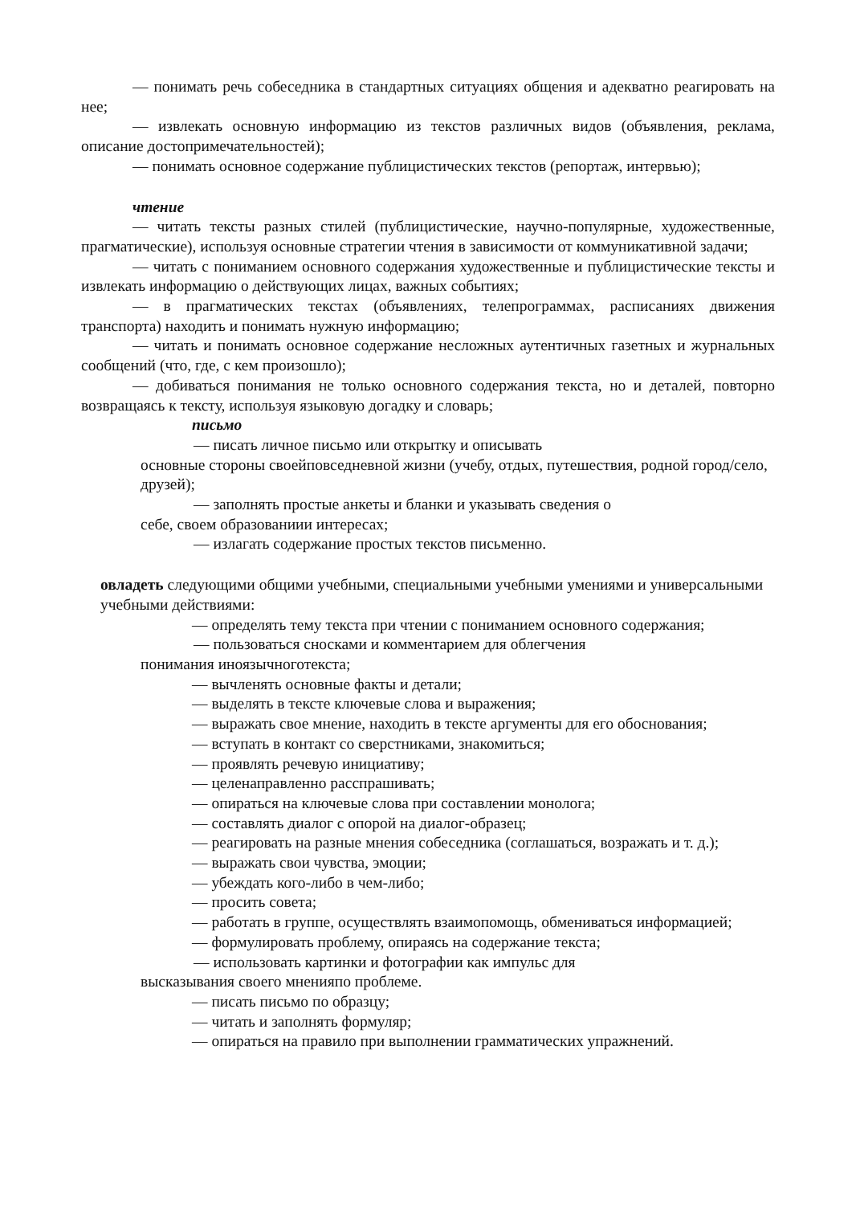— понимать речь собеседника в стандартных ситуациях общения и адекватно реагировать на нее;
— извлекать основную информацию из текстов различных видов (объявления, реклама, описание достопримечательностей);
— понимать основное содержание публицистических текстов (репортаж, интервью);
чтение
— читать тексты разных стилей (публицистические, научно-популярные, художественные, прагматические), используя основные стратегии чтения в зависимости от коммуникативной задачи;
— читать с пониманием основного содержания художественные и публицистические тексты и извлекать информацию о действующих лицах, важных событиях;
— в прагматических текстах (объявлениях, телепрограммах, расписаниях движения транспорта) находить и понимать нужную информацию;
— читать и понимать основное содержание несложных аутентичных газетных и журнальных сообщений (что, где, с кем произошло);
— добиваться понимания не только основного содержания текста, но и деталей, повторно возвращаясь к тексту, используя языковую догадку и словарь;
письмо
— писать личное письмо или открытку и описывать
основные стороны своейповседневной жизни (учебу, отдых, путешествия, родной город/село, друзей);
— заполнять простые анкеты и бланки и указывать сведения о
себе, своем образованиии интересах;
— излагать содержание простых текстов письменно.
овладеть следующими общими учебными, специальными учебными умениями и универсальными учебными действиями:
— определять тему текста при чтении с пониманием основного содержания;
— пользоваться сносками и комментарием для облегчения
понимания иноязычноготекста;
— вычленять основные факты и детали;
— выделять в тексте ключевые слова и выражения;
— выражать свое мнение, находить в тексте аргументы для его обоснования;
— вступать в контакт со сверстниками, знакомиться;
— проявлять речевую инициативу;
— целенаправленно расспрашивать;
— опираться на ключевые слова при составлении монолога;
— составлять диалог с опорой на диалог-образец;
— реагировать на разные мнения собеседника (соглашаться, возражать и т. д.);
— выражать свои чувства, эмоции;
— убеждать кого-либо в чем-либо;
— просить совета;
— работать в группе, осуществлять взаимопомощь, обмениваться информацией;
— формулировать проблему, опираясь на содержание текста;
— использовать картинки и фотографии как импульс для
высказывания своего мненияпо проблеме.
— писать письмо по образцу;
— читать и заполнять формуляр;
— опираться на правило при выполнении грамматических упражнений.